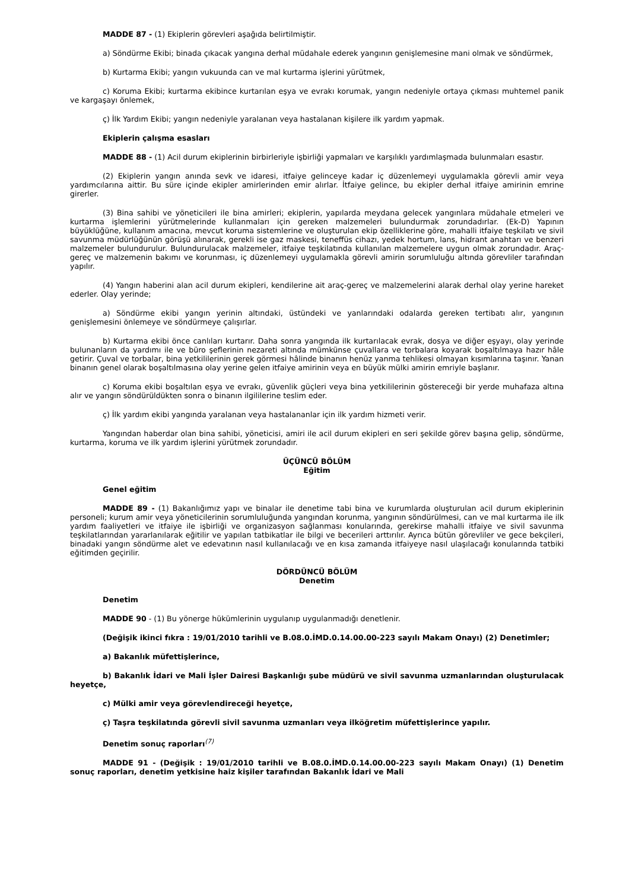MADDE 87 - (1) Ekiplerin görevleri aşağıda belirtilmiştir.
a) Söndürme Ekibi; binada çıkacak yangına derhal müdahale ederek yangının genişlemesine mani olmak ve söndürmek,
b) Kurtarma Ekibi; yangın vukuunda can ve mal kurtarma işlerini yürütmek,
c) Koruma Ekibi; kurtarma ekibince kurtarılan eşya ve evrakı korumak, yangın nedeniyle ortaya çıkması muhtemel panik ve kargaşayı önlemek,
ç) İlk Yardım Ekibi; yangın nedeniyle yaralanan veya hastalanan kişilere ilk yardım yapmak.
Ekiplerin çalışma esasları
MADDE 88 - (1) Acil durum ekiplerinin birbirleriyle işbirliği yapmaları ve karşılıklı yardımlaşmada bulunmaları esastır.
(2) Ekiplerin yangın anında sevk ve idaresi, itfaiye gelinceye kadar iç düzenlemeyi uygulamakla görevli amir veya yardımcılarına aittir. Bu süre içinde ekipler amirlerinden emir alırlar. İtfaiye gelince, bu ekipler derhal itfaiye amirinin emrine girerler.
(3) Bina sahibi ve yöneticileri ile bina amirleri; ekiplerin, yapılarda meydana gelecek yangınlara müdahale etmeleri ve kurtarma işlemlerini yürütmelerinde kullanmaları için gereken malzemeleri bulundurmak zorundadırlar. (Ek-D) Yapının büyüklüğüne, kullanım amacına, mevcut koruma sistemlerine ve oluşturulan ekip özelliklerine göre, mahalli itfaiye teşkilatı ve sivil savunma müdürlüğünün görüşü alınarak, gerekli ise gaz maskesi, teneffüs cihazı, yedek hortum, lans, hidrant anahtarı ve benzeri malzemeler bulundurulur. Bulundurulacak malzemeler, itfaiye teşkilatında kullanılan malzemelere uygun olmak zorundadır. Araç-gereç ve malzemenin bakımı ve korunması, iç düzenlemeyi uygulamakla görevli amirin sorumluluğu altında görevliler tarafından yapılır.
(4) Yangın haberini alan acil durum ekipleri, kendilerine ait araç-gereç ve malzemelerini alarak derhal olay yerine hareket ederler. Olay yerinde;
a) Söndürme ekibi yangın yerinin altındaki, üstündeki ve yanlarındaki odalarda gereken tertibatı alır, yangının genişlemesini önlemeye ve söndürmeye çalışırlar.
b) Kurtarma ekibi önce canlıları kurtarır. Daha sonra yangında ilk kurtarılacak evrak, dosya ve diğer eşyayı, olay yerinde bulunanların da yardımı ile ve büro şeflerinin nezareti altında mümkünse çuvallara ve torbalara koyarak boşaltılmaya hazır hâle getirir. Çuval ve torbalar, bina yetkililerinin gerek görmesi hâlinde binanın henüz yanma tehlikesi olmayan kısımlarına taşınır. Yanan binanın genel olarak boşaltılmasına olay yerine gelen itfaiye amirinin veya en büyük mülki amirin emriyle başlanır.
c) Koruma ekibi boşaltılan eşya ve evrakı, güvenlik güçleri veya bina yetkililerinin göstereceği bir yerde muhafaza altına alır ve yangın söndürüldükten sonra o binanın ilgililerine teslim eder.
ç) İlk yardım ekibi yangında yaralanan veya hastalananlar için ilk yardım hizmeti verir.
Yangından haberdar olan bina sahibi, yöneticisi, amiri ile acil durum ekipleri en seri şekilde görev başına gelip, söndürme, kurtarma, koruma ve ilk yardım işlerini yürütmek zorundadır.
ÜÇÜNCÜ BÖLÜM
Eğitim
Genel eğitim
MADDE 89 - (1) Bakanlığımız yapı ve binalar ile denetime tabi bina ve kurumlarda oluşturulan acil durum ekiplerinin personeli; kurum amir veya yöneticilerinin sorumluluğunda yangından korunma, yangının söndürülmesi, can ve mal kurtarma ile ilk yardım faaliyetleri ve itfaiye ile işbirliği ve organizasyon sağlanması konularında, gerekirse mahalli itfaiye ve sivil savunma teşkilatlarından yararlanılarak eğitilir ve yapılan tatbikatlar ile bilgi ve becerileri arttırılır. Ayrıca bütün görevliler ve gece bekçileri, binadaki yangın söndürme alet ve edevatının nasıl kullanılacağı ve en kısa zamanda itfaiyeye nasıl ulaşılacağı konularında tatbiki eğitimden geçirilir.
DÖRDÜNCÜ BÖLÜM
Denetim
Denetim
MADDE 90 - (1) Bu yönerge hükümlerinin uygulanıp uygulanmadığı denetlenir.
(Değişik ikinci fıkra : 19/01/2010 tarihli ve B.08.0.İMD.0.14.00.00-223 sayılı Makam Onayı) (2) Denetimler;
a) Bakanlık müfettişlerince,
b) Bakanlık İdari ve Mali İşler Dairesi Başkanlığı şube müdürü ve sivil savunma uzmanlarından oluşturulacak heyetçe,
c) Mülki amir veya görevlendireceği heyetçe,
ç) Taşra teşkilatında görevli sivil savunma uzmanları veya ilköğretim müfettişlerince yapılır.
Denetim sonuç raporları<sup>(7)</sup>
MADDE 91 - (Değişik : 19/01/2010 tarihli ve B.08.0.İMD.0.14.00.00-223 sayılı Makam Onayı) (1) Denetim sonuç raporları, denetim yetkisine haiz kişiler tarafından Bakanlık İdari ve Mali